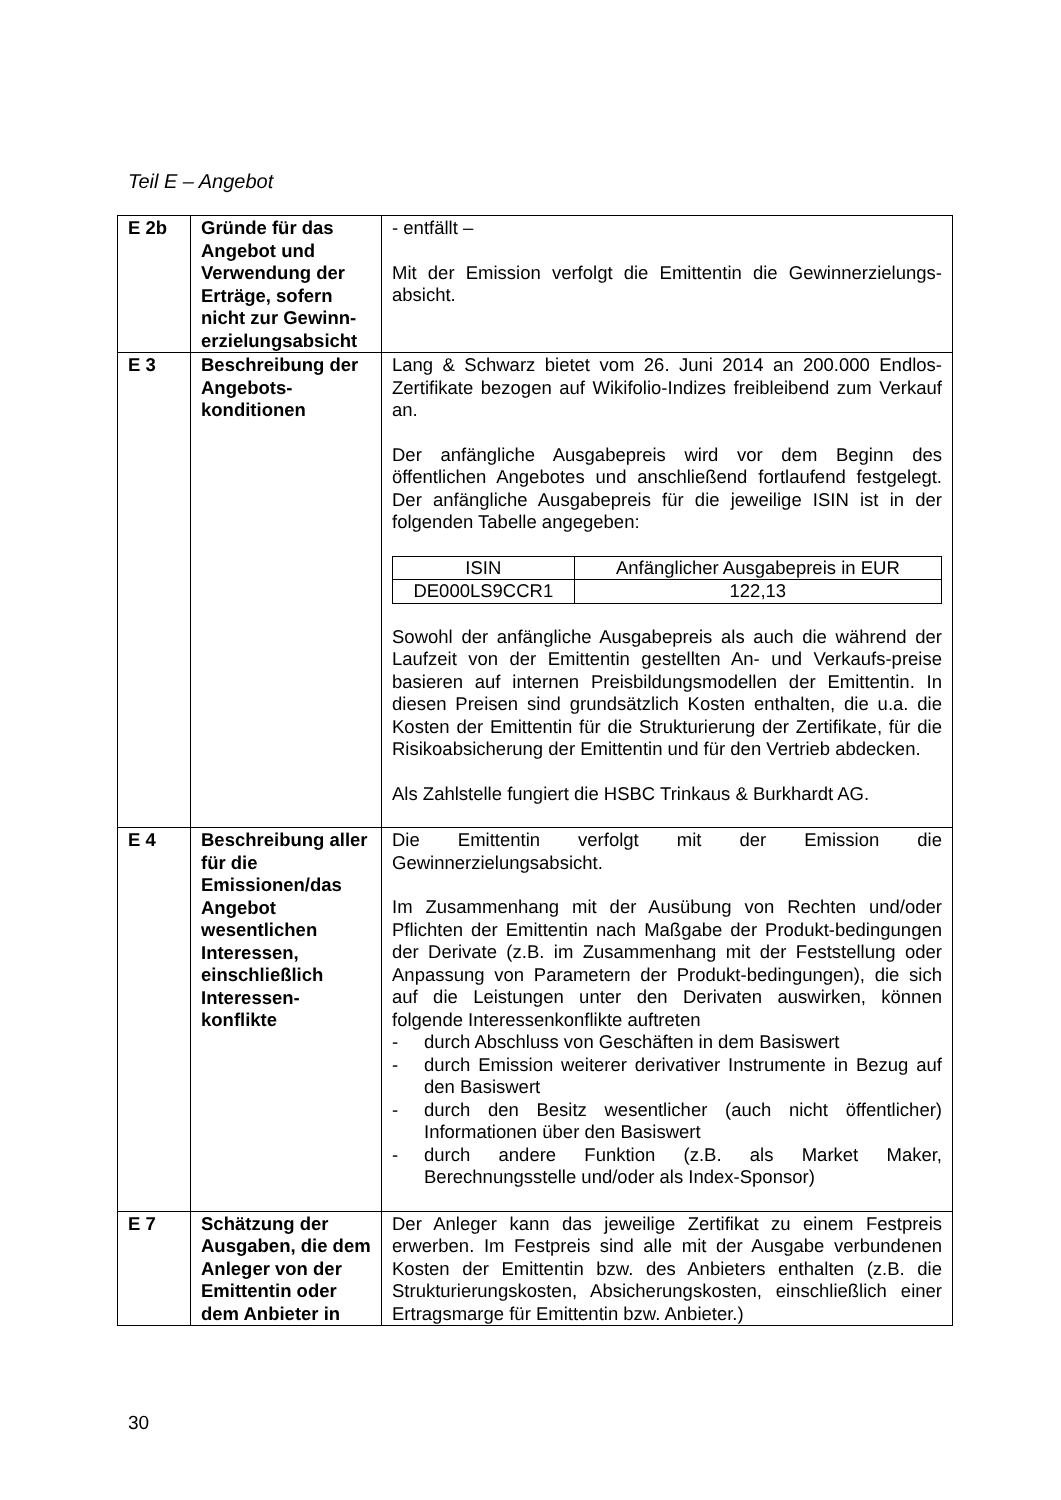Teil E – Angebot
| E 2b | Gründe für das Angebot und Verwendung der Erträge, sofern nicht zur Gewinn-erzielungsabsicht | - entfällt – Mit der Emission verfolgt die Emittentin die Gewinnerzielungs-absicht. |
| E 3 | Beschreibung der Angebots-konditionen | Lang & Schwarz bietet vom 26. Juni 2014 an 200.000 Endlos-Zertifikate bezogen auf Wikifolio-Indizes freibleibend zum Verkauf an. Der anfängliche Ausgabepreis wird vor dem Beginn des öffentlichen Angebotes und anschließend fortlaufend festgelegt. Der anfängliche Ausgabepreis für die jeweilige ISIN ist in der folgenden Tabelle angegeben: / ISIN / Anfänglicher Ausgabepreis in EUR / / --- / --- / / DE000LS9CCR1 / 122,13 / Sowohl der anfängliche Ausgabepreis als auch die während der Laufzeit von der Emittentin gestellten An- und Verkaufs-preise basieren auf internen Preisbildungsmodellen der Emittentin. In diesen Preisen sind grundsätzlich Kosten enthalten, die u.a. die Kosten der Emittentin für die Strukturierung der Zertifikate, für die Risikoabsicherung der Emittentin und für den Vertrieb abdecken. Als Zahlstelle fungiert die HSBC Trinkaus & Burkhardt AG. |
| E 4 | Beschreibung aller für die Emissionen/das Angebot wesentlichen Interessen, einschließlich Interessen-konflikte | Die Emittentin verfolgt mit der Emission die Gewinnerzielungsabsicht. Im Zusammenhang mit der Ausübung von Rechten und/oder Pflichten der Emittentin nach Maßgabe der Produkt-bedingungen der Derivate (z.B. im Zusammenhang mit der Feststellung oder Anpassung von Parametern der Produkt-bedingungen), die sich auf die Leistungen unter den Derivaten auswirken, können folgende Interessenkonflikte auftreten - durch Abschluss von Geschäften in dem Basiswert - durch Emission weiterer derivativer Instrumente in Bezug auf den Basiswert - durch den Besitz wesentlicher (auch nicht öffentlicher) Informationen über den Basiswert - durch andere Funktion (z.B. als Market Maker, Berechnungsstelle und/oder als Index-Sponsor) |
| E 7 | Schätzung der Ausgaben, die dem Anleger von der Emittentin oder dem Anbieter in | Der Anleger kann das jeweilige Zertifikat zu einem Festpreis erwerben. Im Festpreis sind alle mit der Ausgabe verbundenen Kosten der Emittentin bzw. des Anbieters enthalten (z.B. die Strukturierungskosten, Absicherungskosten, einschließlich einer Ertragsmarge für Emittentin bzw. Anbieter.) |
30